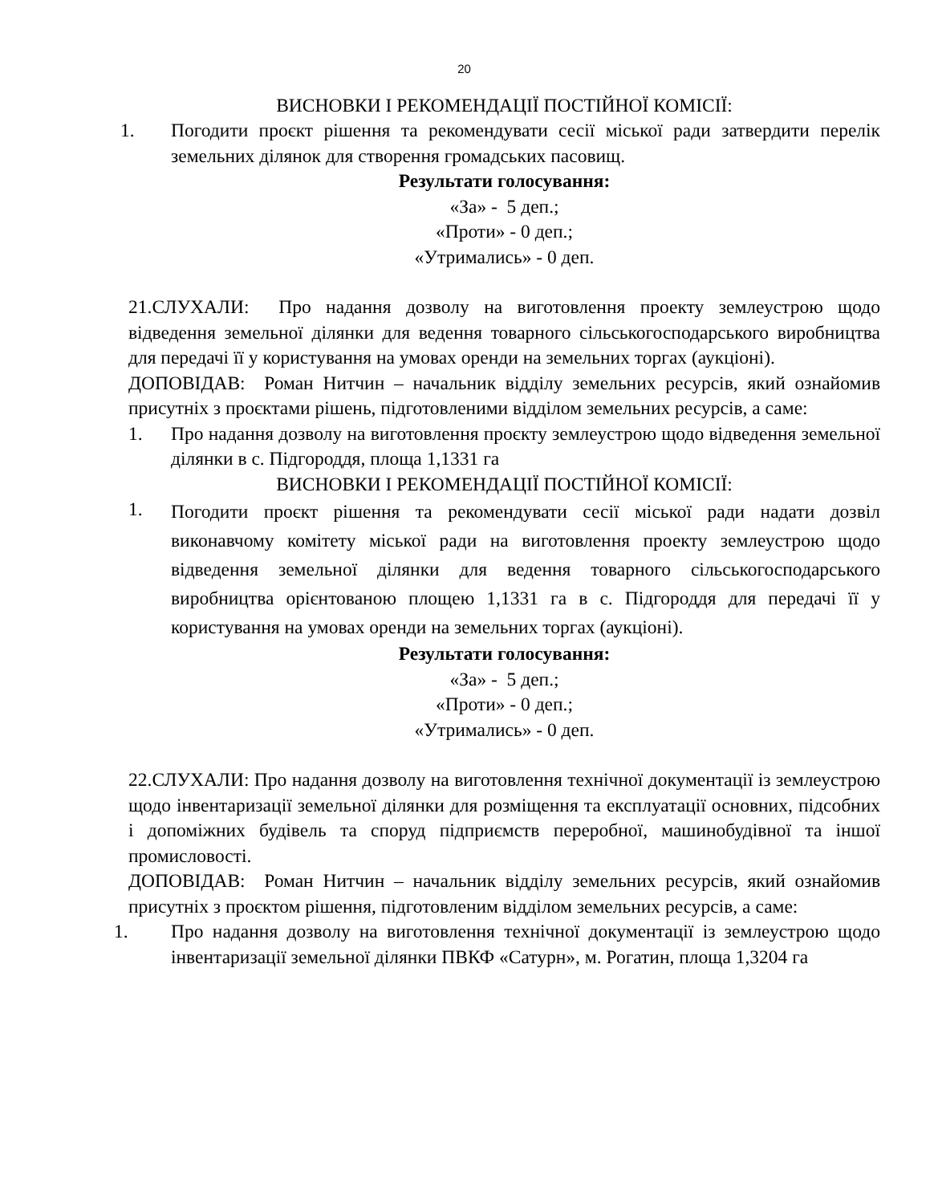20
ВИСНОВКИ І РЕКОМЕНДАЦІЇ ПОСТІЙНОЇ КОМІСІЇ:
1. Погодити проєкт рішення та рекомендувати сесії міської ради затвердити перелік земельних ділянок для створення громадських пасовищ.
Результати голосування:
«За» - 5 деп.;
«Проти» - 0 деп.;
«Утримались» - 0 деп.
21.СЛУХАЛИ: Про надання дозволу на виготовлення проекту землеустрою щодо відведення земельної ділянки для ведення товарного сільськогосподарського виробництва для передачі її у користування на умовах оренди на земельних торгах (аукціоні).
ДОПОВІДАВ: Роман Нитчин – начальник відділу земельних ресурсів, який ознайомив присутніх з проєктами рішень, підготовленими відділом земельних ресурсів, а саме:
1. Про надання дозволу на виготовлення проєкту землеустрою щодо відведення земельної ділянки в с. Підгороддя, площа 1,1331 га
ВИСНОВКИ І РЕКОМЕНДАЦІЇ ПОСТІЙНОЇ КОМІСІЇ:
1. Погодити проєкт рішення та рекомендувати сесії міської ради надати дозвіл виконавчому комітету міської ради на виготовлення проекту землеустрою щодо відведення земельної ділянки для ведення товарного сільськогосподарського виробництва орієнтованою площею 1,1331 га в с. Підгороддя для передачі її у користування на умовах оренди на земельних торгах (аукціоні).
Результати голосування:
«За» - 5 деп.;
«Проти» - 0 деп.;
«Утримались» - 0 деп.
22.СЛУХАЛИ: Про надання дозволу на виготовлення технічної документації із землеустрою щодо інвентаризації земельної ділянки для розміщення та експлуатації основних, підсобних і допоміжних будівель та споруд підприємств переробної, машинобудівної та іншої промисловості.
ДОПОВІДАВ: Роман Нитчин – начальник відділу земельних ресурсів, який ознайомив присутніх з проєктом рішення, підготовленим відділом земельних ресурсів, а саме:
1. Про надання дозволу на виготовлення технічної документації із землеустрою щодо інвентаризації земельної ділянки ПВКФ «Сатурн», м. Рогатин, площа 1,3204 га